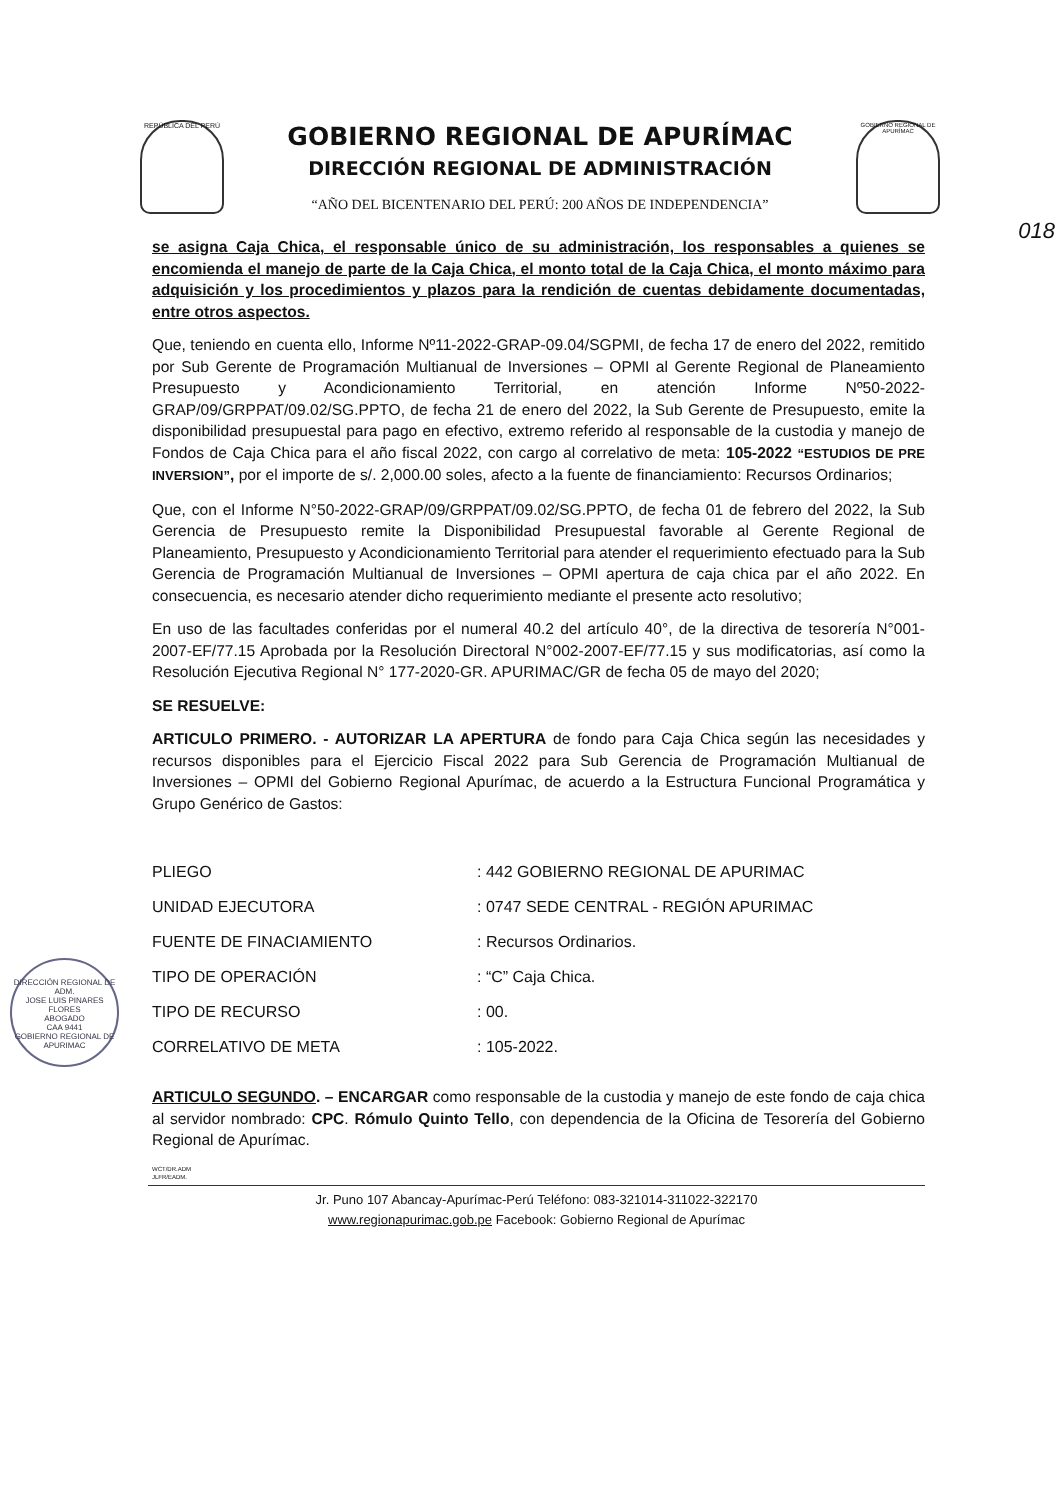REPÚBLICA DEL PERÚ
GOBIERNO REGIONAL DE APURÍMAC
DIRECCIÓN REGIONAL DE ADMINISTRACIÓN
“AÑO DEL BICENTENARIO DEL PERÚ: 200 AÑOS DE INDEPENDENCIA”
GOBIERNO REGIONAL DE APURÍMAC
018
se asigna Caja Chica, el responsable único de su administración, los responsables a quienes se encomienda el manejo de parte de la Caja Chica, el monto total de la Caja Chica, el monto máximo para adquisición y los procedimientos y plazos para la rendición de cuentas debidamente documentadas, entre otros aspectos.
Que, teniendo en cuenta ello, Informe Nº11-2022-GRAP-09.04/SGPMI, de fecha 17 de enero del 2022, remitido por Sub Gerente de Programación Multianual de Inversiones – OPMI al Gerente Regional de Planeamiento Presupuesto y Acondicionamiento Territorial, en atención Informe Nº50-2022-GRAP/09/GRPPAT/09.02/SG.PPTO, de fecha 21 de enero del 2022, la Sub Gerente de Presupuesto, emite la disponibilidad presupuestal para pago en efectivo, extremo referido al responsable de la custodia y manejo de Fondos de Caja Chica para el año fiscal 2022, con cargo al correlativo de meta: 105-2022 “ESTUDIOS DE PRE INVERSION”, por el importe de s/. 2,000.00 soles, afecto a la fuente de financiamiento: Recursos Ordinarios;
Que, con el Informe N°50-2022-GRAP/09/GRPPAT/09.02/SG.PPTO, de fecha 01 de febrero del 2022, la Sub Gerencia de Presupuesto remite la Disponibilidad Presupuestal favorable al Gerente Regional de Planeamiento, Presupuesto y Acondicionamiento Territorial para atender el requerimiento efectuado para la Sub Gerencia de Programación Multianual de Inversiones – OPMI apertura de caja chica par el año 2022. En consecuencia, es necesario atender dicho requerimiento mediante el presente acto resolutivo;
En uso de las facultades conferidas por el numeral 40.2 del artículo 40°, de la directiva de tesorería N°001-2007-EF/77.15 Aprobada por la Resolución Directoral N°002-2007-EF/77.15 y sus modificatorias, así como la Resolución Ejecutiva Regional N° 177-2020-GR. APURIMAC/GR de fecha 05 de mayo del 2020;
SE RESUELVE:
ARTICULO PRIMERO. - AUTORIZAR LA APERTURA de fondo para Caja Chica según las necesidades y recursos disponibles para el Ejercicio Fiscal 2022 para Sub Gerencia de Programación Multianual de Inversiones – OPMI del Gobierno Regional Apurímac, de acuerdo a la Estructura Funcional Programática y Grupo Genérico de Gastos:
| PLIEGO | : 442 GOBIERNO REGIONAL DE APURIMAC |
| UNIDAD EJECUTORA | : 0747 SEDE CENTRAL - REGIÓN APURIMAC |
| FUENTE DE FINACIAMIENTO | : Recursos Ordinarios. |
| TIPO DE OPERACIÓN | : “C” Caja Chica. |
| TIPO DE RECURSO | : 00. |
| CORRELATIVO DE META | : 105-2022. |
ARTICULO SEGUNDO. – ENCARGAR como responsable de la custodia y manejo de este fondo de caja chica al servidor nombrado: CPC. Rómulo Quinto Tello, con dependencia de la Oficina de Tesorería del Gobierno Regional de Apurímac.
WCT/DR.ADM
JLFR/EADM.
Jr. Puno 107 Abancay-Apurímac-Perú Teléfono: 083-321014-311022-322170
www.regionapurimac.gob.pe Facebook: Gobierno Regional de Apurímac
DIRECCIÓN REGIONAL DE ADM.
JOSE LUIS PINARES FLORES
ABOGADO
CAA 9441
GOBIERNO REGIONAL DE APURIMAC